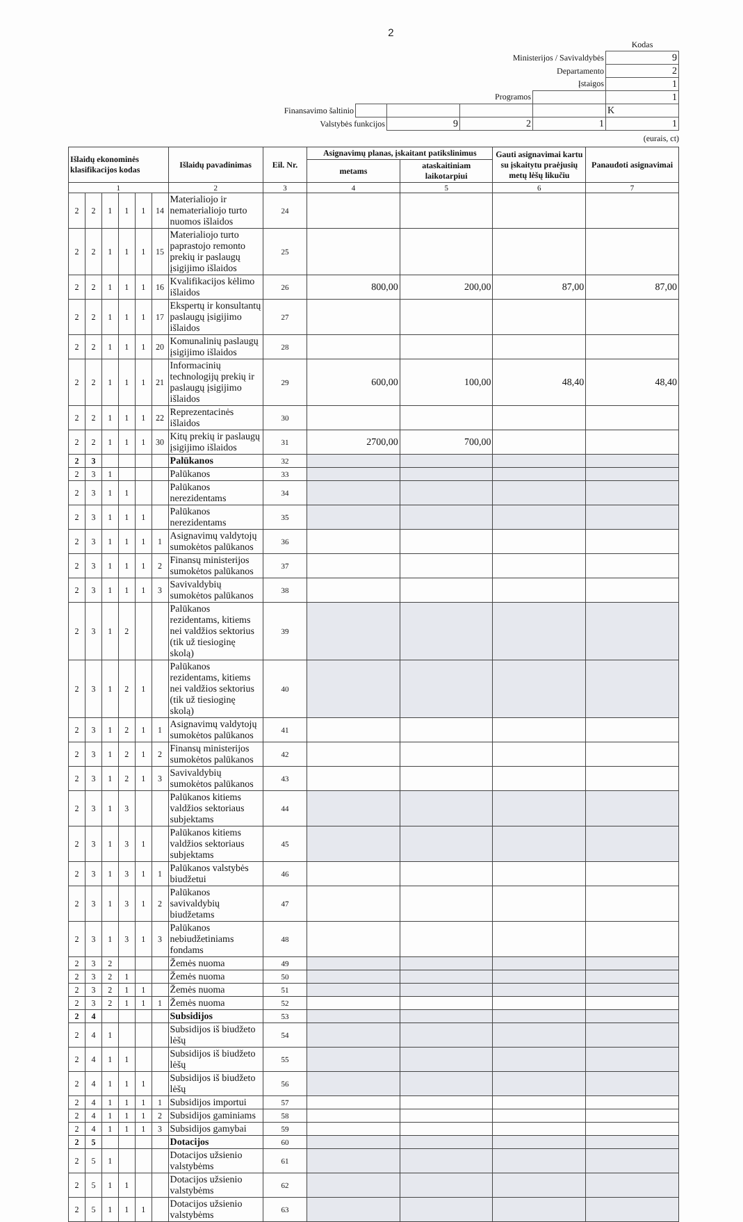2
| | | | | | Kodas |
| Ministerijos / Savivaldybės | | | | | 9 |
| Departamento | | | | | 2 |
| Įstaigos | | | | | 1 |
| Programos | | | | | 1 |
| Finansavimo šaltinio | | | | | K |
| Valstybės funkcijos | | 9 | 2 | 1 | 1 |
(eurais, ct)
| Išlaidų ekonominės klasifikacijos kodas | | | | | | Išlaidų pavadinimas | Eil. Nr. | Asignavimų planas, įskaitant patikslinimus | | Gauti asignavimai kartu su įskaitytu praėjusių metų lėšų likučiu | Panaudoti asignavimai |
| --- | --- | --- | --- | --- | --- | --- | --- | --- | --- | --- | --- |
| | | | | | | | | metams | ataskaitiniam laikotarpiui | | |
| 1 | | | | | | 2 | 3 | 4 | 5 | 6 | 7 |
| 2 | 2 | 1 | 1 | 1 | 14 | Materialiojo ir nematerialiojo turto nuomos išlaidos | 24 | | | | |
| 2 | 2 | 1 | 1 | 1 | 15 | Materialiojo turto paprastojo remonto prekių ir paslaugų įsigijimo išlaidos | 25 | | | | |
| 2 | 2 | 1 | 1 | 1 | 16 | Kvalifikacijos kėlimo išlaidos | 26 | 800,00 | 200,00 | 87,00 | 87,00 |
| 2 | 2 | 1 | 1 | 1 | 17 | Ekspertų ir konsultantų paslaugų įsigijimo išlaidos | 27 | | | | |
| 2 | 2 | 1 | 1 | 1 | 20 | Komunalinių paslaugų įsigijimo išlaidos | 28 | | | | |
| 2 | 2 | 1 | 1 | 1 | 21 | Informacinių technologijų prekių ir paslaugų įsigijimo išlaidos | 29 | 600,00 | 100,00 | 48,40 | 48,40 |
| 2 | 2 | 1 | 1 | 1 | 22 | Reprezentacinės išlaidos | 30 | | | | |
| 2 | 2 | 1 | 1 | 1 | 30 | Kitų prekių ir paslaugų įsigijimo išlaidos | 31 | 2700,00 | 700,00 | | |
| 2 | 3 | | | | | Palūkanos | 32 | | | | |
| 2 | 3 | 1 | | | | Palūkanos | 33 | | | | |
| 2 | 3 | 1 | 1 | | | Palūkanos nerezidentams | 34 | | | | |
| 2 | 3 | 1 | 1 | 1 | | Palūkanos nerezidentams | 35 | | | | |
| 2 | 3 | 1 | 1 | 1 | 1 | Asignavimų valdytojų sumokėtos palūkanos | 36 | | | | |
| 2 | 3 | 1 | 1 | 1 | 2 | Finansų ministerijos sumokėtos palūkanos | 37 | | | | |
| 2 | 3 | 1 | 1 | 1 | 3 | Savivaldybių sumokėtos palūkanos | 38 | | | | |
| 2 | 3 | 1 | 2 | | | Palūkanos rezidentams, kitiems nei valdžios sektorius (tik už tiesioginę skolą) | 39 | | | | |
| 2 | 3 | 1 | 2 | 1 | | Palūkanos rezidentams, kitiems nei valdžios sektorius (tik už tiesioginę skolą) | 40 | | | | |
| 2 | 3 | 1 | 2 | 1 | 1 | Asignavimų valdytojų sumokėtos palūkanos | 41 | | | | |
| 2 | 3 | 1 | 2 | 1 | 2 | Finansų ministerijos sumokėtos palūkanos | 42 | | | | |
| 2 | 3 | 1 | 2 | 1 | 3 | Savivaldybių sumokėtos palūkanos | 43 | | | | |
| 2 | 3 | 1 | 3 | | | Palūkanos kitiems valdžios sektoriaus subjektams | 44 | | | | |
| 2 | 3 | 1 | 3 | 1 | | Palūkanos kitiems valdžios sektoriaus subjektams | 45 | | | | |
| 2 | 3 | 1 | 3 | 1 | 1 | Palūkanos valstybės biudžetui | 46 | | | | |
| 2 | 3 | 1 | 3 | 1 | 2 | Palūkanos savivaldybių biudžetams | 47 | | | | |
| 2 | 3 | 1 | 3 | 1 | 3 | Palūkanos nebiudžetiniams fondams | 48 | | | | |
| 2 | 3 | 2 | | | | Žemės nuoma | 49 | | | | |
| 2 | 3 | 2 | 1 | | | Žemės nuoma | 50 | | | | |
| 2 | 3 | 2 | 1 | 1 | | Žemės nuoma | 51 | | | | |
| 2 | 3 | 2 | 1 | 1 | 1 | Žemės nuoma | 52 | | | | |
| 2 | 4 | | | | | Subsidijos | 53 | | | | |
| 2 | 4 | 1 | | | | Subsidijos iš biudžeto lėšų | 54 | | | | |
| 2 | 4 | 1 | 1 | | | Subsidijos iš biudžeto lėšų | 55 | | | | |
| 2 | 4 | 1 | 1 | 1 | | Subsidijos iš biudžeto lėšų | 56 | | | | |
| 2 | 4 | 1 | 1 | 1 | 1 | Subsidijos importui | 57 | | | | |
| 2 | 4 | 1 | 1 | 1 | 2 | Subsidijos gaminiams | 58 | | | | |
| 2 | 4 | 1 | 1 | 1 | 3 | Subsidijos gamybai | 59 | | | | |
| 2 | 5 | | | | | Dotacijos | 60 | | | | |
| 2 | 5 | 1 | | | | Dotacijos užsienio valstybėms | 61 | | | | |
| 2 | 5 | 1 | 1 | | | Dotacijos užsienio valstybėms | 62 | | | | |
| 2 | 5 | 1 | 1 | 1 | | Dotacijos užsienio valstybėms | 63 | | | | |